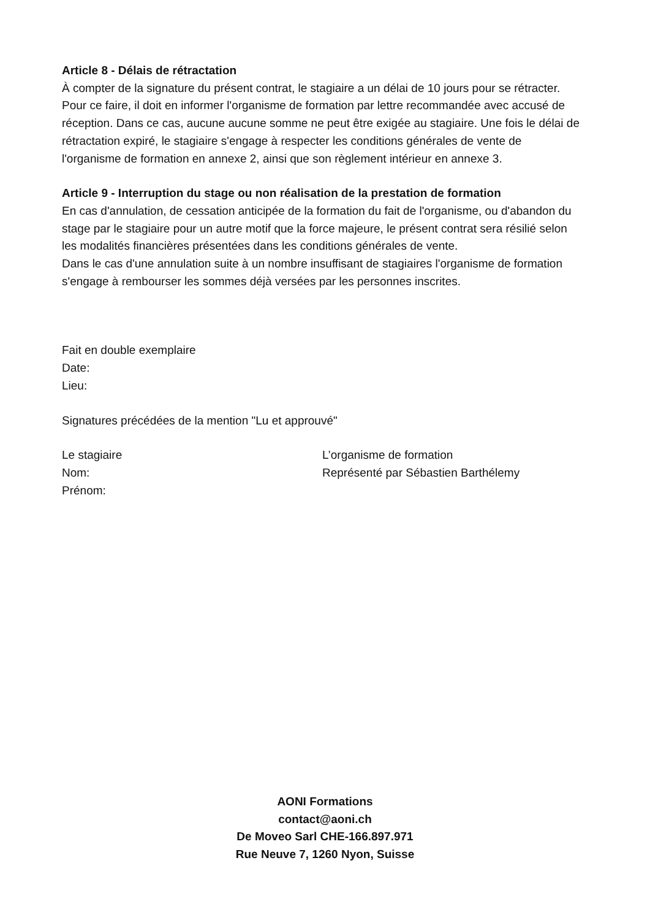Article 8 - Délais de rétractation
À compter de la signature du présent contrat, le stagiaire a un délai de 10 jours pour se rétracter. Pour ce faire, il doit en informer l'organisme de formation par lettre recommandée avec accusé de réception. Dans ce cas, aucune aucune somme ne peut être exigée au stagiaire. Une fois le délai de rétractation expiré, le stagiaire s'engage à respecter les conditions générales de vente de l'organisme de formation en annexe 2, ainsi que son règlement intérieur en annexe 3.
Article 9 - Interruption du stage ou non réalisation de la prestation de formation
En cas d'annulation, de cessation anticipée de la formation du fait de l'organisme, ou d'abandon du stage par le stagiaire pour un autre motif que la force majeure, le présent contrat sera résilié selon les modalités financières présentées dans les conditions générales de vente.
Dans le cas d'une annulation suite à un nombre insuffisant de stagiaires l'organisme de formation s'engage à rembourser les sommes déjà versées par les personnes inscrites.
Fait en double exemplaire
Date:
Lieu:
Signatures précédées de la mention "Lu et approuvé"
Le stagiaire
Nom:
Prénom:
L’organisme de formation
Représenté par Sébastien Barthélemy
AONI Formations
contact@aoni.ch
De Moveo Sarl CHE-166.897.971
Rue Neuve 7, 1260 Nyon, Suisse